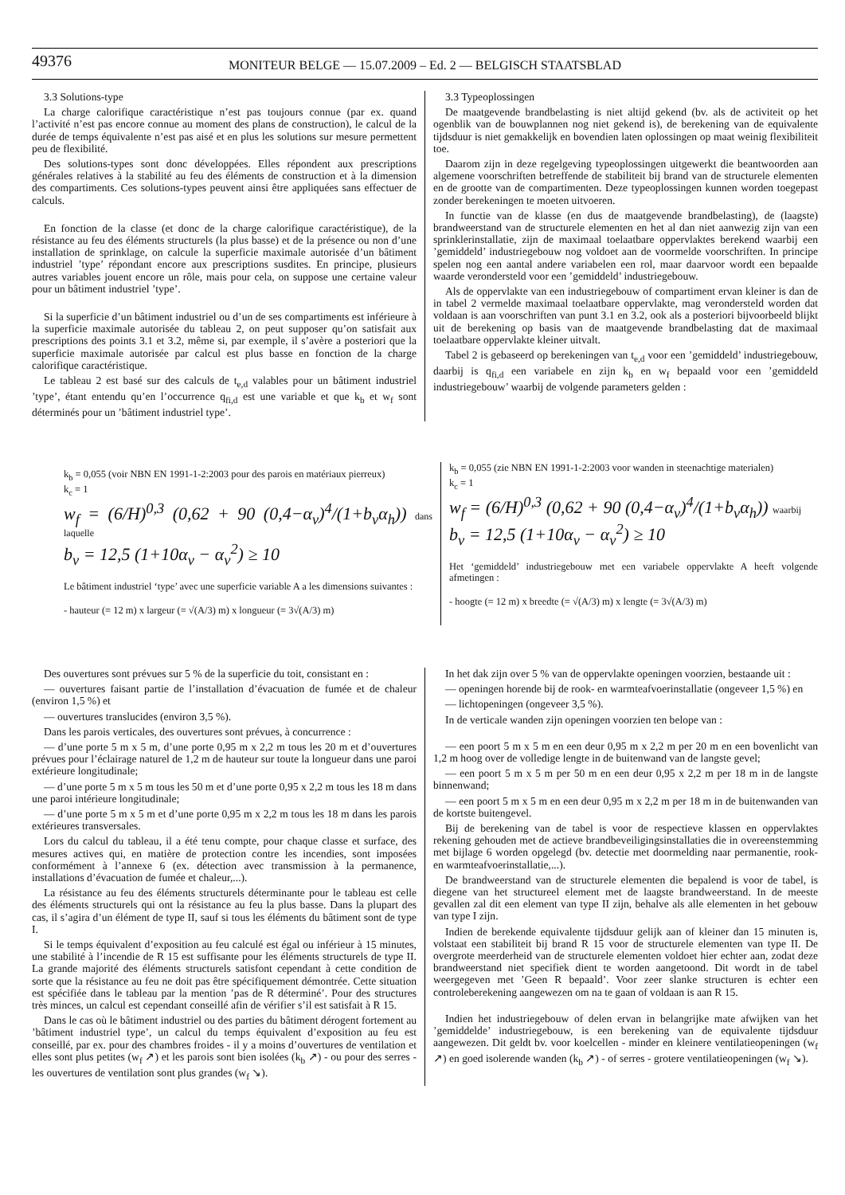49376
MONITEUR BELGE — 15.07.2009 – Ed. 2 — BELGISCH STAATSBLAD
3.3 Solutions-type
La charge calorifique caractéristique n’est pas toujours connue (par ex. quand l’activité n’est pas encore connue au moment des plans de construction), le calcul de la durée de temps équivalente n’est pas aisé et en plus les solutions sur mesure permettent peu de flexibilité.
Des solutions-types sont donc développées. Elles répondent aux prescriptions générales relatives à la stabilité au feu des éléments de construction et à la dimension des compartiments. Ces solutions-types peuvent ainsi être appliquées sans effectuer de calculs.
En fonction de la classe (et donc de la charge calorifique caractéristique), de la résistance au feu des éléments structurels (la plus basse) et de la présence ou non d’une installation de sprinklage, on calcule la superficie maximale autorisée d’un bâtiment industriel ’type’ répondant encore aux prescriptions susdites. En principe, plusieurs autres variables jouent encore un rôle, mais pour cela, on suppose une certaine valeur pour un bâtiment industriel ’type’.
Si la superficie d’un bâtiment industriel ou d’un de ses compartiments est inférieure à la superficie maximale autorisée du tableau 2, on peut supposer qu’on satisfait aux prescriptions des points 3.1 et 3.2, même si, par exemple, il s’avère a posteriori que la superficie maximale autorisée par calcul est plus basse en fonction de la charge calorifique caractéristique.
Le tableau 2 est basé sur des calculs de t<sub>e,d</sub> valables pour un bâtiment industriel ’type’, étant entendu qu’en l’occurrence q<sub>fi,d</sub> est une variable et que k<sub>b</sub> et w<sub>f</sub> sont déterminés pour un ’bâtiment industriel type’.
3.3 Typeoplossingen
De maatgevende brandbelasting is niet altijd gekend (bv. als de activiteit op het ogenblik van de bouwplannen nog niet gekend is), de berekening van de equivalente tijdsduur is niet gemakkelijk en bovendien laten oplossingen op maat weinig flexibiliteit toe.
Daarom zijn in deze regelgeving typeoplossingen uitgewerkt die beantwoorden aan algemene voorschriften betreffende de stabiliteit bij brand van de structurele elementen en de grootte van de compartimenten. Deze typeoplossingen kunnen worden toegepast zonder berekeningen te moeten uitvoeren.
In functie van de klasse (en dus de maatgevende brandbelasting), de (laagste) brandweerstand van de structurele elementen en het al dan niet aanwezig zijn van een sprinklerinstallatie, zijn de maximaal toelaatbare oppervlaktes berekend waarbij een ’gemiddeld’ industriegebouw nog voldoet aan de voormelde voorschriften. In principe spelen nog een aantal andere variabelen een rol, maar daarvoor wordt een bepaalde waarde verondersteld voor een ’gemiddeld’ industriegebouw.
Als de oppervlakte van een industriegebouw of compartiment ervan kleiner is dan de in tabel 2 vermelde maximaal toelaatbare oppervlakte, mag verondersteld worden dat voldaan is aan voorschriften van punt 3.1 en 3.2, ook als a posteriori bijvoorbeeld blijkt uit de berekening op basis van de maatgevende brandbelasting dat de maximaal toelaatbare oppervlakte kleiner uitvalt.
Tabel 2 is gebaseerd op berekeningen van t<sub>e,d</sub> voor een ’gemiddeld’ industriegebouw, daarbij is q<sub>fi,d</sub> een variabele en zijn k<sub>b</sub> en w<sub>f</sub> bepaald voor een ’gemiddeld industriegebouw’ waarbij de volgende parameters gelden :
k<sub>b</sub> = 0,055 (voir NBN EN 1991-1-2:2003 pour des parois en matériaux pierreux)
k<sub>c</sub> = 1
w<sub>f</sub> = (6/H)<sup>0,3</sup> (0,62 + 90 (0,4−α<sub>v</sub>)<sup>4</sup>/(1+b<sub>v</sub>α<sub>h</sub>)) dans laquelle
b<sub>v</sub> = 12,5 (1+10α<sub>v</sub> − α<sub>v</sub><sup>2</sup>) ≥ 10
Le bâtiment industriel ‘type’ avec une superficie variable A a les dimensions suivantes :
- hauteur (= 12 m) x largeur (= √(A/3) m) x longueur (= 3√(A/3) m)
k<sub>b</sub> = 0,055 (zie NBN EN 1991-1-2:2003 voor wanden in steenachtige materialen)
k<sub>c</sub> = 1
w<sub>f</sub> = (6/H)<sup>0,3</sup> (0,62 + 90 (0,4−α<sub>v</sub>)<sup>4</sup>/(1+b<sub>v</sub>α<sub>h</sub>)) waarbij
b<sub>v</sub> = 12,5 (1+10α<sub>v</sub> − α<sub>v</sub><sup>2</sup>) ≥ 10
Het ‘gemiddeld’ industriegebouw met een variabele oppervlakte A heeft volgende afmetingen :
- hoogte (= 12 m) x breedte (= √(A/3) m) x lengte (= 3√(A/3) m)
Des ouvertures sont prévues sur 5 % de la superficie du toit, consistant en :
— ouvertures faisant partie de l’installation d’évacuation de fumée et de chaleur (environ 1,5 %) et
— ouvertures translucides (environ 3,5 %).
Dans les parois verticales, des ouvertures sont prévues, à concurrence :
— d’une porte 5 m x 5 m, d’une porte 0,95 m x 2,2 m tous les 20 m et d’ouvertures prévues pour l’éclairage naturel de 1,2 m de hauteur sur toute la longueur dans une paroi extérieure longitudinale;
— d’une porte 5 m x 5 m tous les 50 m et d’une porte 0,95 x 2,2 m tous les 18 m dans une paroi intérieure longitudinale;
— d’une porte 5 m x 5 m et d’une porte 0,95 m x 2,2 m tous les 18 m dans les parois extérieures transversales.
Lors du calcul du tableau, il a été tenu compte, pour chaque classe et surface, des mesures actives qui, en matière de protection contre les incendies, sont imposées conformément à l’annexe 6 (ex. détection avec transmission à la permanence, installations d’évacuation de fumée et chaleur,...).
La résistance au feu des éléments structurels déterminante pour le tableau est celle des éléments structurels qui ont la résistance au feu la plus basse. Dans la plupart des cas, il s’agira d’un élément de type II, sauf si tous les éléments du bâtiment sont de type I.
Si le temps équivalent d’exposition au feu calculé est égal ou inférieur à 15 minutes, une stabilité à l’incendie de R 15 est suffisante pour les éléments structurels de type II. La grande majorité des éléments structurels satisfont cependant à cette condition de sorte que la résistance au feu ne doit pas être spécifiquement démontrée. Cette situation est spécifiée dans le tableau par la mention ’pas de R déterminé’. Pour des structures très minces, un calcul est cependant conseillé afin de vérifier s’il est satisfait à R 15.
Dans le cas où le bâtiment industriel ou des parties du bâtiment dérogent fortement au ’bâtiment industriel type’, un calcul du temps équivalent d’exposition au feu est conseillé, par ex. pour des chambres froides - il y a moins d’ouvertures de ventilation et elles sont plus petites (w<sub>f</sub> ↗) et les parois sont bien isolées (k<sub>b</sub> ↗) - ou pour des serres - les ouvertures de ventilation sont plus grandes (w<sub>f</sub> ↘).
In het dak zijn over 5 % van de oppervlakte openingen voorzien, bestaande uit :
— openingen horende bij de rook- en warmteafvoerinstallatie (ongeveer 1,5 %) en
— lichtopeningen (ongeveer 3,5 %).
In de verticale wanden zijn openingen voorzien ten belope van :
— een poort 5 m x 5 m en een deur 0,95 m x 2,2 m per 20 m en een bovenlicht van 1,2 m hoog over de volledige lengte in de buitenwand van de langste gevel;
— een poort 5 m x 5 m per 50 m en een deur 0,95 x 2,2 m per 18 m in de langste binnenwand;
— een poort 5 m x 5 m en een deur 0,95 m x 2,2 m per 18 m in de buitenwanden van de kortste buitengevel.
Bij de berekening van de tabel is voor de respectieve klassen en oppervlaktes rekening gehouden met de actieve brandbeveiligingsinstallaties die in overeenstemming met bijlage 6 worden opgelegd (bv. detectie met doormelding naar permanentie, rook- en warmteafvoerinstallatie,...).
De brandweerstand van de structurele elementen die bepalend is voor de tabel, is diegene van het structureel element met de laagste brandweerstand. In de meeste gevallen zal dit een element van type II zijn, behalve als alle elementen in het gebouw van type I zijn.
Indien de berekende equivalente tijdsduur gelijk aan of kleiner dan 15 minuten is, volstaat een stabiliteit bij brand R 15 voor de structurele elementen van type II. De overgrote meerderheid van de structurele elementen voldoet hier echter aan, zodat deze brandweerstand niet specifiek dient te worden aangetoond. Dit wordt in de tabel weergegeven met ’Geen R bepaald’. Voor zeer slanke structuren is echter een controleberekening aangewezen om na te gaan of voldaan is aan R 15.
Indien het industriegebouw of delen ervan in belangrijke mate afwijken van het ’gemiddelde’ industriegebouw, is een berekening van de equivalente tijdsduur aangewezen. Dit geldt bv. voor koelcellen - minder en kleinere ventilatieopeningen (w<sub>f</sub> ↗) en goed isolerende wanden (k<sub>b</sub> ↗) - of serres - grotere ventilatieopeningen (w<sub>f</sub> ↘).